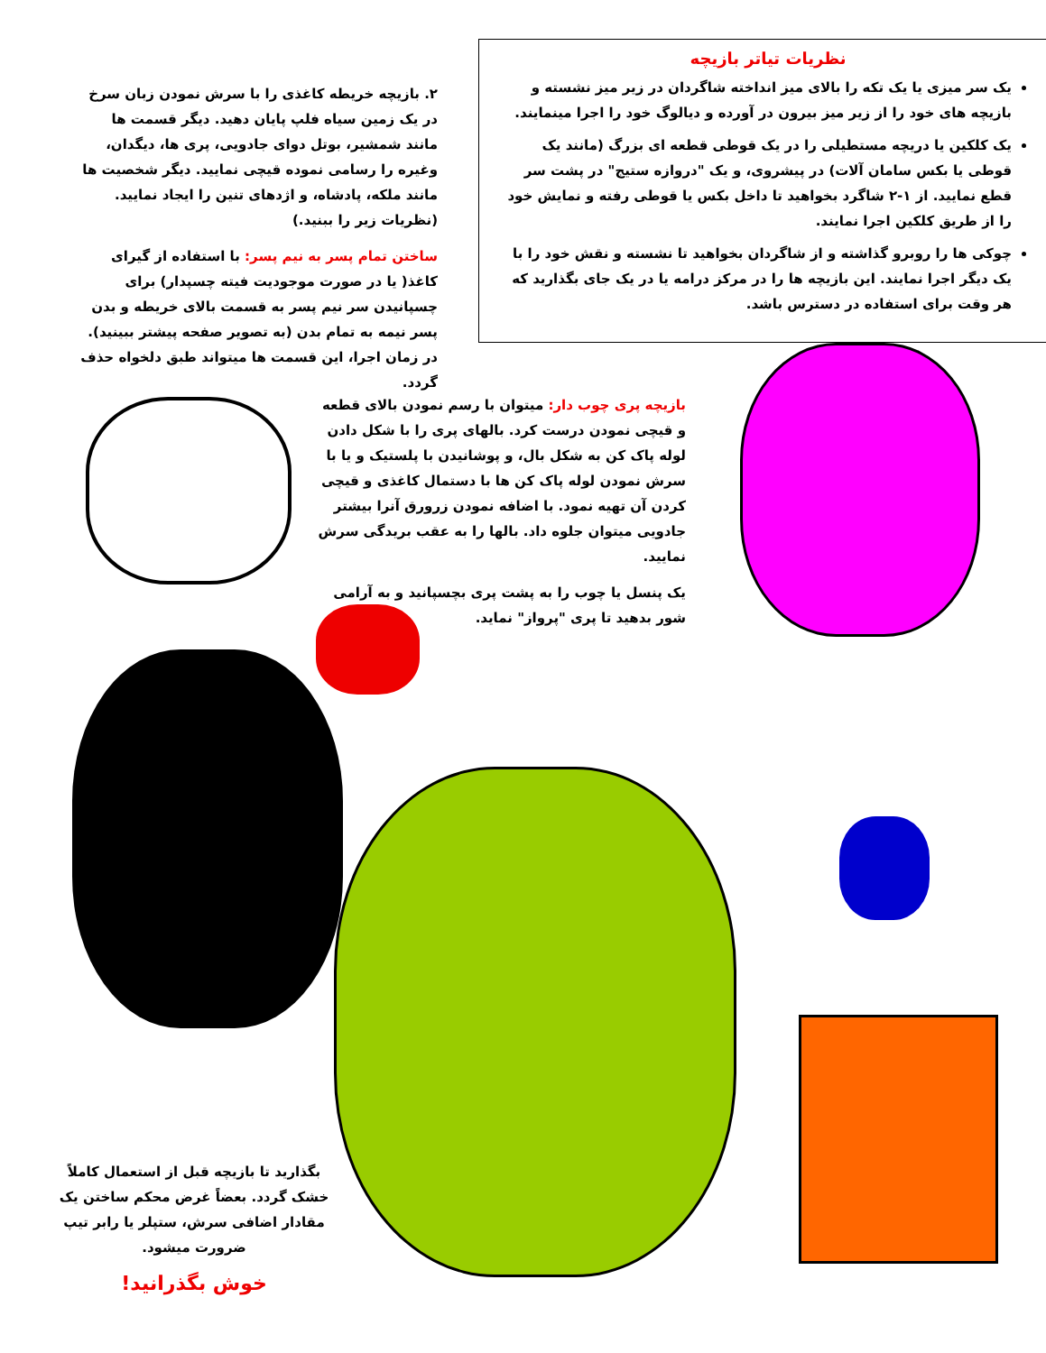نظریات تیاتر بازیچه
یک سر میزی یا یک تکه را بالای میز انداخته شاگردان در زیر میز نشسته و بازیچه های خود را از زیر میز بیرون در آورده و دیالوگ خود را اجرا مینمایند.
یک کلکین یا دریچه مستطیلی را در یک قوطی قطعه ای بزرگ (مانند یک قوطی یا بکس سامان آلات) در پیشروی، و یک "دروازه ستیج" در پشت سر قطع نمایید. از ۱-۲ شاگرد بخواهید تا داخل بکس یا قوطی رفته و نمایش خود را از طریق کلکین اجرا نمایند.
چوکی ها را روبرو گذاشته و از شاگردان بخواهید تا نشسته و نقش خود را با یک دیگر اجرا نمایند. این بازیچه ها را در مرکز درامه یا در یک جای بگذارید که هر وقت برای استفاده در دسترس باشد.
۲. بازیچه خریطه کاغذی را با سرش نمودن زبان سرخ در یک زمین سیاه فلپ پایان دهید. دیگر قسمت ها مانند شمشیر، بوتل دوای جادویی، پری ها، دیگدان، وغیره را رسامی نموده قیچی نمایید. دیگر شخصیت ها مانند ملکه، پادشاه، و اژدهای تنین را ایجاد نمایید. (نظریات زیر را ببنید.)
ساختن تمام پسر به نیم پسر: با استفاده از گیرای کاغذ( یا در صورت موجودیت فیته چسپدار) برای چسپانیدن سر نیم پسر به قسمت بالای خریطه و بدن پسر نیمه به تمام بدن (به تصویر صفحه پیشتر ببینید). در زمان اجرا، این قسمت ها میتواند طبق دلخواه حذف گردد.
بازیچه پری چوب دار: میتوان با رسم نمودن بالای قطعه و قیچی نمودن درست کرد. بالهای پری را با شکل دادن لوله پاک کن به شکل بال، و پوشانیدن با پلستیک و یا با سرش نمودن لوله پاک کن ها با دستمال کاغذی و قیچی کردن آن تهیه نمود. با اضافه نمودن زرورق آنرا بیشتر جادویی میتوان جلوه داد. بالها را به عقب بریدگی سرش نمایید.
یک پنسل یا چوب را به پشت پری بچسپانید و به آرامی شور بدهید تا پری "پرواز" نماید.
بگذارید تا بازیچه قبل از استعمال کاملاً خشک گردد. بعضاً غرض محکم ساختن یک مقادار اضافی سرش، ستپلر یا رابر تیپ ضرورت میشود.
خوش بگذرانید!